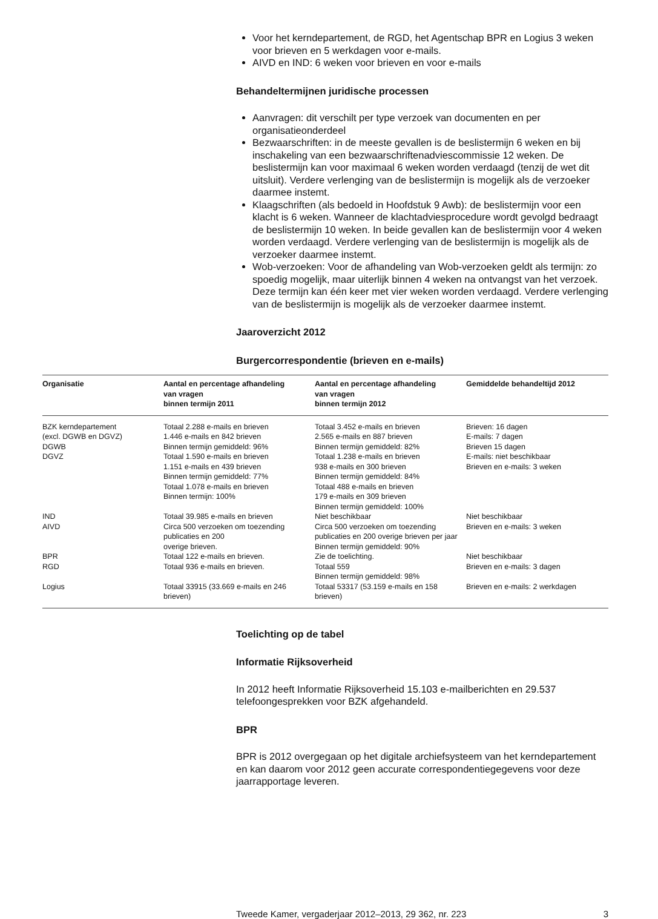Voor het kerndepartement, de RGD, het Agentschap BPR en Logius 3 weken voor brieven en 5 werkdagen voor e-mails.
AIVD en IND: 6 weken voor brieven en voor e-mails
Behandeltermijnen juridische processen
Aanvragen: dit verschilt per type verzoek van documenten en per organisatieonderdeel
Bezwaarschriften: in de meeste gevallen is de beslistermijn 6 weken en bij inschakeling van een bezwaarschriftenadviescommissie 12 weken. De beslistermijn kan voor maximaal 6 weken worden verdaagd (tenzij de wet dit uitsluit). Verdere verlenging van de beslistermijn is mogelijk als de verzoeker daarmee instemt.
Klaagschriften (als bedoeld in Hoofdstuk 9 Awb): de beslistermijn voor een klacht is 6 weken. Wanneer de klachtadviesprocedure wordt gevolgd bedraagt de beslistermijn 10 weken. In beide gevallen kan de beslistermijn voor 4 weken worden verdaagd. Verdere verlenging van de beslistermijn is mogelijk als de verzoeker daarmee instemt.
Wob-verzoeken: Voor de afhandeling van Wob-verzoeken geldt als termijn: zo spoedig mogelijk, maar uiterlijk binnen 4 weken na ontvangst van het verzoek. Deze termijn kan één keer met vier weken worden verdaagd. Verdere verlenging van de beslistermijn is mogelijk als de verzoeker daarmee instemt.
Jaaroverzicht 2012
Burgercorrespondentie (brieven en e-mails)
| Organisatie | Aantal en percentage afhandeling van vragen binnen termijn 2011 | Aantal en percentage afhandeling van vragen binnen termijn 2012 | Gemiddelde behandeltijd 2012 |
| --- | --- | --- | --- |
| BZK kerndepartement (excl. DGWB en DGVZ) DGWB DGVZ | Totaal 2.288 e-mails en brieven 1.446 e-mails en 842 brieven Binnen termijn gemiddeld: 96% Totaal 1.590 e-mails en brieven 1.151 e-mails en 439 brieven Binnen termijn gemiddeld: 77% Totaal 1.078 e-mails en brieven Binnen termijn: 100% | Totaal 3.452 e-mails en brieven 2.565 e-mails en 887 brieven Binnen termijn gemiddeld: 82% Totaal 1.238 e-mails en brieven 938 e-mails en 300 brieven Binnen termijn gemiddeld: 84% Totaal 488 e-mails en brieven 179 e-mails en 309 brieven Binnen termijn gemiddeld: 100% | Brieven: 16 dagen E-mails: 7 dagen Brieven 15 dagen E-mails: niet beschikbaar Brieven en e-mails: 3 weken |
| IND AIVD | Totaal 39.985 e-mails en brieven Circa 500 verzoeken om toezending publicaties en 200 overige brieven. | Niet beschikbaar Circa 500 verzoeken om toezending publicaties en 200 overige brieven per jaar Binnen termijn gemiddeld: 90% | Niet beschikbaar Brieven en e-mails: 3 weken |
| BPR RGD | Totaal 122 e-mails en brieven. Totaal 936 e-mails en brieven. | Zie de toelichting. Totaal 559 Binnen termijn gemiddeld: 98% | Niet beschikbaar Brieven en e-mails: 3 dagen |
| Logius | Totaal 33915 (33.669 e-mails en 246 brieven) | Totaal 53317 (53.159 e-mails en 158 brieven) | Brieven en e-mails: 2 werkdagen |
Toelichting op de tabel
Informatie Rijksoverheid
In 2012 heeft Informatie Rijksoverheid 15.103 e-mailberichten en 29.537 telefoongesprekken voor BZK afgehandeld.
BPR
BPR is 2012 overgegaan op het digitale archiefsysteem van het kerndepartement en kan daarom voor 2012 geen accurate correspondentiegegevens voor deze jaarrapportage leveren.
Tweede Kamer, vergaderjaar 2012–2013, 29 362, nr. 223 3